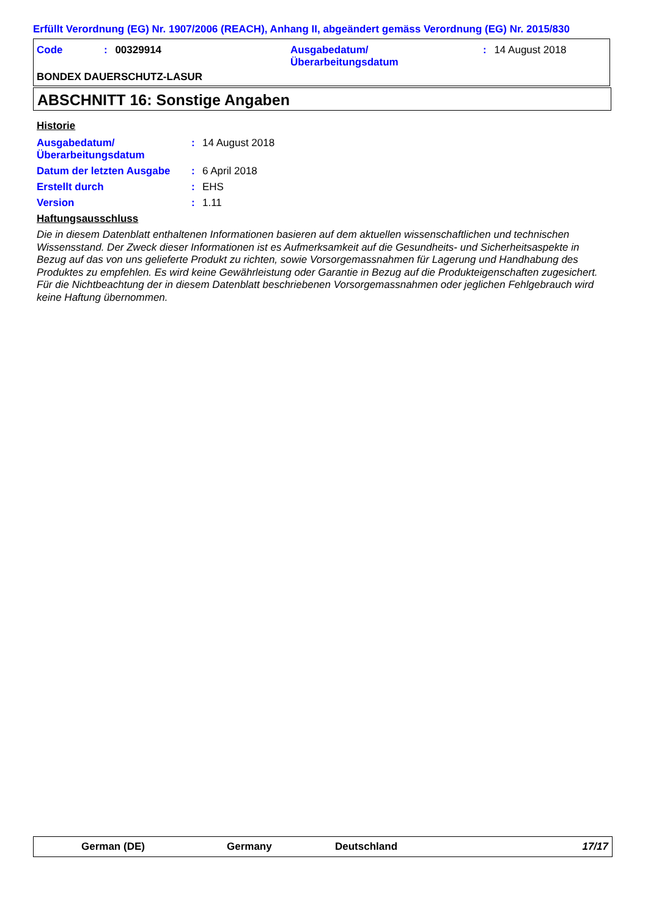Erfüllt Verordnung (EG) Nr. 1907/2006 (REACH), Anhang II, abgeändert gemäss Verordnung (EG) Nr. 2015/830
Code : 00329914
Ausgabedatum/
Überarbeitungsdatum
: 14 August 2018
BONDEX DAUERSCHUTZ-LASUR
ABSCHNITT 16: Sonstige Angaben
Historie
| Ausgabedatum/ Überarbeitungsdatum | : | 14 August 2018 |
| Datum der letzten Ausgabe | : | 6 April 2018 |
| Erstellt durch | : | EHS |
| Version | : | 1.11 |
Haftungsausschluss
Die in diesem Datenblatt enthaltenen Informationen basieren auf dem aktuellen wissenschaftlichen und technischen Wissensstand. Der Zweck dieser Informationen ist es Aufmerksamkeit auf die Gesundheits- und Sicherheitsaspekte in Bezug auf das von uns gelieferte Produkt zu richten, sowie Vorsorgemassnahmen für Lagerung und Handhabung des Produktes zu empfehlen. Es wird keine Gewährleistung oder Garantie in Bezug auf die Produkteigenschaften zugesichert. Für die Nichtbeachtung der in diesem Datenblatt beschriebenen Vorsorgemassnahmen oder jeglichen Fehlgebrauch wird keine Haftung übernommen.
German (DE) Germany Deutschland 17/17